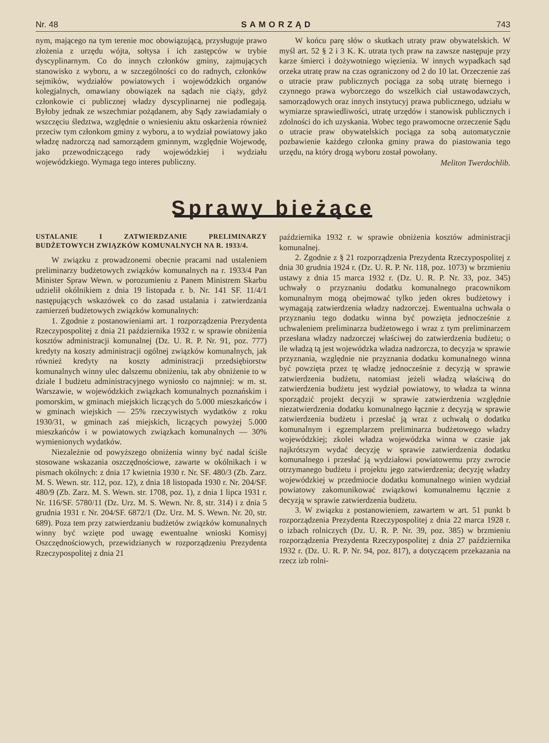Nr. 48 SAMORZĄD 743
nym, mającego na tym terenie moc obowiązującą, przysługuje prawo złożenia z urzędu wójta, sołtysa i ich zastępców w trybie dyscyplinarnym. Co do innych członków gminy, zajmujących stanowisko z wyboru, a w szczególności co do radnych, członków sejmików, wydziałów powiatowych i wojewódzkich organów kolegjalnych, omawiany obowiązek na sądach nie ciąży, gdyż członkowie ci publicznej władzy dyscyplinarnej nie podlegają. Byłoby jednak ze wszechmiar pożądanem, aby Sądy zawiadamiały o wszczęciu śledztwa, względnie o wniesieniu aktu oskarżenia również przeciw tym członkom gminy z wyboru, a to wydział powiatowy jako władzę nadzorczą nad samorządem gminnym, względnie Wojewodę, jako przewodniczącego rady wojewódzkiej i wydziału wojewódzkiego. Wymaga tego interes publiczny.
W końcu parę słów o skutkach utraty praw obywatelskich. W myśl art. 52 § 2 i 3 K. K. utrata tych praw na zawsze następuje przy karze śmierci i dożywotniego więzienia. W innych wypadkach sąd orzeka utratę praw na czas ograniczony od 2 do 10 lat. Orzeczenie zaś o utracie praw publicznych pociąga za sobą utratę biernego i czynnego prawa wyborczego do wszelkich ciał ustawodawczych, samorządowych oraz innych instytucyj prawa publicznego, udziału w wymiarze sprawiedliwości, utratę urzędów i stanowisk publicznych i zdolności do ich uzyskania. Wobec tego prawomocne orzeczenie Sądu o utracie praw obywatelskich pociąga za sobą automatycznie pozbawienie każdego członka gminy prawa do piastowania tego urzędu, na który drogą wyboru został powołany.
Meliton Twerdochlib.
Sprawy bieżące
USTALANIE I ZATWIERDZANIE PRELIMINARZY BUDŻETOWYCH ZWIĄZKÓW KOMUNALNYCH NA R. 1933/4.
W związku z prowadzonemi obecnie pracami nad ustaleniem preliminarzy budżetowych związków komunalnych na r. 1933/4 Pan Minister Spraw Wewn. w porozumieniu z Panem Ministrem Skarbu udzielił okólnikiem z dnia 19 listopada r. b. Nr. 141 SF. 11/4/1 następujących wskazówek co do zasad ustalania i zatwierdzania zamierzeń budżetowych związków komunalnych:
1. Zgodnie z postanowieniami art. 1 rozporządzenia Prezydenta Rzeczypospolitej z dnia 21 października 1932 r. w sprawie obniżenia kosztów administracji komunalnej (Dz. U. R. P. Nr. 91, poz. 777) kredyty na koszty administracji ogólnej związków komunalnych, jak również kredyty na koszty administracji przedsiębiorstw komunalnych winny ulec dalszemu obniżeniu, tak aby obniżenie to w dziale I budżetu administracyjnego wyniosło co najmniej: w m. st. Warszawie, w wojewódzkich związkach komunalnych poznańskim i pomorskim, w gminach miejskich liczących do 5.000 mieszkańców i w gminach wiejskich — 25% rzeczywistych wydatków z roku 1930/31, w gminach zaś miejskich, liczących powyżej 5.000 mieszkańców i w powiatowych związkach komunalnych — 30% wymienionych wydatków.
Niezależnie od powyższego obniżenia winny być nadal ściśle stosowane wskazania oszczędnościowe, zawarte w okólnikach i w pismach okólnych: z dnia 17 kwietnia 1930 r. Nr. SF. 480/3 (Zb. Zarz. M. S. Wewn. str. 112, poz. 12), z dnia 18 listopada 1930 r. Nr. 204/SF. 480/9 (Zb. Zarz. M. S. Wewn. str. 1708, poz. 1), z dnia 1 lipca 1931 r. Nr. 116/SF. 5780/11 (Dz. Urz. M. S. Wewn. Nr. 8, str. 314) i z dnia 5 grudnia 1931 r. Nr. 204/SF. 6872/1 (Dz. Urz. M. S. Wewn. Nr. 20, str. 689). Poza tem przy zatwierdzaniu budżetów związków komunalnych winny być wzięte pod uwagę ewentualne wnioski Komisyj Oszczędnościowych, przewidzianych w rozporządzeniu Prezydenta Rzeczypospolitej z dnia 21
października 1932 r. w sprawie obniżenia kosztów administracji komunalnej.
2. Zgodnie z § 21 rozporządzenia Prezydenta Rzeczypospolitej z dnia 30 grudnia 1924 r. (Dz. U. R. P. Nr. 118, poz. 1073) w brzmieniu ustawy z dnia 15 marca 1932 r. (Dz. U. R. P. Nr. 33, poz. 345) uchwały o przyznaniu dodatku komunalnego pracownikom komunalnym mogą obejmować tylko jeden okres budżetowy i wymagają zatwierdzenia władzy nadzorczej. Ewentualna uchwała o przyznaniu tego dodatku winna być powzięta jednocześnie z uchwaleniem preliminarza budżetowego i wraz z tym preliminarzem przesłana władzy nadzorczej właściwej do zatwierdzenia budżetu; o ile władzą tą jest wojewódzka władza nadzorcza, to decyzja w sprawie przyznania, względnie nie przyznania dodatku komunalnego winna być powzięta przez tę władzę jednocześnie z decyzją w sprawie zatwierdzenia budżetu, natomiast jeżeli władzą właściwą do zatwierdzenia budżetu jest wydział powiatowy, to władza ta winna sporządzić projekt decyzji w sprawie zatwierdzenia względnie niezatwierdzenia dodatku komunalnego łącznie z decyzją w sprawie zatwierdzenia budżetu i przesłać ją wraz z uchwałą o dodatku komunalnym i egzemplarzem preliminarza budżetowego władzy wojewódzkiej; zkolei władza wojewódzka winna w czasie jak najkrótszym wydać decyzję w sprawie zatwierdzenia dodatku komunalnego i przesłać ją wydziałowi powiatowemu przy zwrocie otrzymanego budżetu i projektu jego zatwierdzenia; decyzję władzy wojewódzkiej w przedmiocie dodatku komunalnego winien wydział powiatowy zakomunikować związkowi komunalnemu łącznie z decyzją w sprawie zatwierdzenia budżetu.
3. W związku z postanowieniem, zawartem w art. 51 punkt b rozporządzenia Prezydenta Rzeczypospolitej z dnia 22 marca 1928 r. o izbach rolniczych (Dz. U. R. P. Nr. 39, poz. 385) w brzmieniu rozporządzenia Prezydenta Rzeczypospolitej z dnia 27 października 1932 r. (Dz. U. R. P. Nr. 94, poz. 817), a dotyczącem przekazania na rzecz izb rolni-